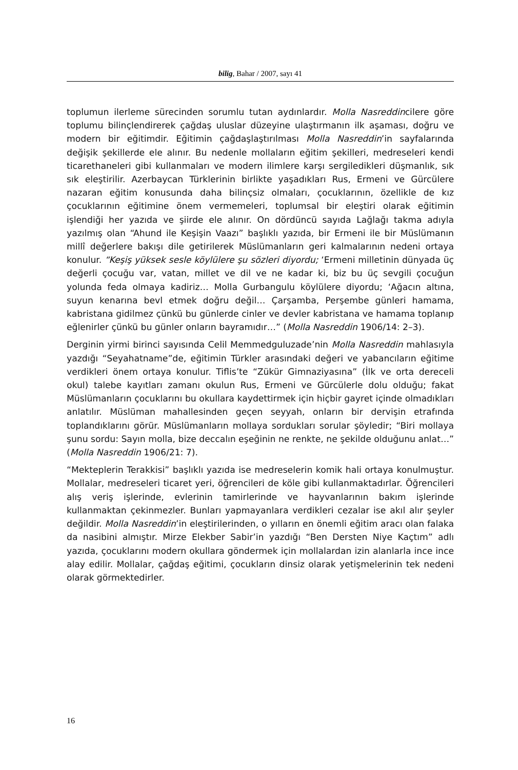bilig, Bahar / 2007, sayı 41
toplumun ilerleme sürecinden sorumlu tutan aydınlardır. Molla Nasreddincilere göre toplumu bilinçlendirerek çağdaş uluslar düzeyine ulaştırmanın ilk aşaması, doğru ve modern bir eğitimdir. Eğitimin çağdaşlaştırılması Molla Nasreddin’in sayfalarında değişik şekillerde ele alınır. Bu nedenle mollaların eğitim şekilleri, medreseleri kendi ticarethaneleri gibi kullanmaları ve modern ilimlere karşı sergiledikleri düşmanlık, sık sık eleştirilir. Azerbaycan Türklerinin birlikte yaşadıkları Rus, Ermeni ve Gürcülere nazaran eğitim konusunda daha bilinçsiz olmaları, çocuklarının, özellikle de kız çocuklarının eğitimine önem vermemeleri, toplumsal bir eleştiri olarak eğitimin işlendiği her yazıda ve şiirde ele alınır. On dördüncü sayıda Lağlağı takma adıyla yazılmış olan “Ahund ile Keşişin Vaazı” başlıklı yazıda, bir Ermeni ile bir Müslümanın millî değerlere bakışı dile getirilerek Müslümanların geri kalmalarının nedeni ortaya konulur. “Keşiş yüksek sesle köylülere şu sözleri diyordu; ‘Ermeni milletinin dünyada üç değerli çocuğu var, vatan, millet ve dil ve ne kadar ki, biz bu üç sevgili çocuğun yolunda feda olmaya kadiriz… Molla Gurbangulu köylülere diyordu; ‘Ağacın altına, suyun kenarına bevl etmek doğru değil… Çarşamba, Perşembe günleri hamama, kabristana gidilmez çünkü bu günlerde cinler ve devler kabristana ve hamama toplanıp eğlenirler çünkü bu günler onların bayramıdır…” (Molla Nasreddin 1906/14: 2–3).
Derginin yirmi birinci sayısında Celil Memmedguluzade’nin Molla Nasreddin mahlasıyla yazdığı “Seyahatname”de, eğitimin Türkler arasındaki değeri ve yabancıların eğitime verdikleri önem ortaya konulur. Tiflis’te “Zükür Gimnaziyasına” (İlk ve orta dereceli okul) talebe kayıtları zamanı okulun Rus, Ermeni ve Gürcülerle dolu olduğu; fakat Müslümanların çocuklarını bu okullara kaydettirmek için hiçbir gayret içinde olmadıkları anlatılır. Müslüman mahallesinden geçen seyyah, onların bir dervişin etrafında toplandıklarını görür. Müslümanların mollaya sordukları sorular şöyledir; “Biri mollaya şunu sordu: Sayın molla, bize deccalın eşeğinin ne renkte, ne şekilde olduğunu anlat…” (Molla Nasreddin 1906/21: 7).
“Mekteplerin Terakkisi” başlıklı yazıda ise medreselerin komik hali ortaya konulmuştur. Mollalar, medreseleri ticaret yeri, öğrencileri de köle gibi kullanmaktadırlar. Öğrencileri alış veriş işlerinde, evlerinin tamirlerinde ve hayvanlarının bakım işlerinde kullanmaktan çekinmezler. Bunları yapmayanlara verdikleri cezalar ise akıl alır şeyler değildir. Molla Nasreddin’in eleştirilerinden, o yılların en önemli eğitim aracı olan falaka da nasibini almıştır. Mirze Elekber Sabir’in yazdığı “Ben Dersten Niye Kaçtım” adlı yazıda, çocuklarını modern okullara göndermek için mollalardan izin alanlarla ince ince alay edilir. Mollalar, çağdaş eğitimi, çocukların dinsiz olarak yetişmelerinin tek nedeni olarak görmektedirler.
16